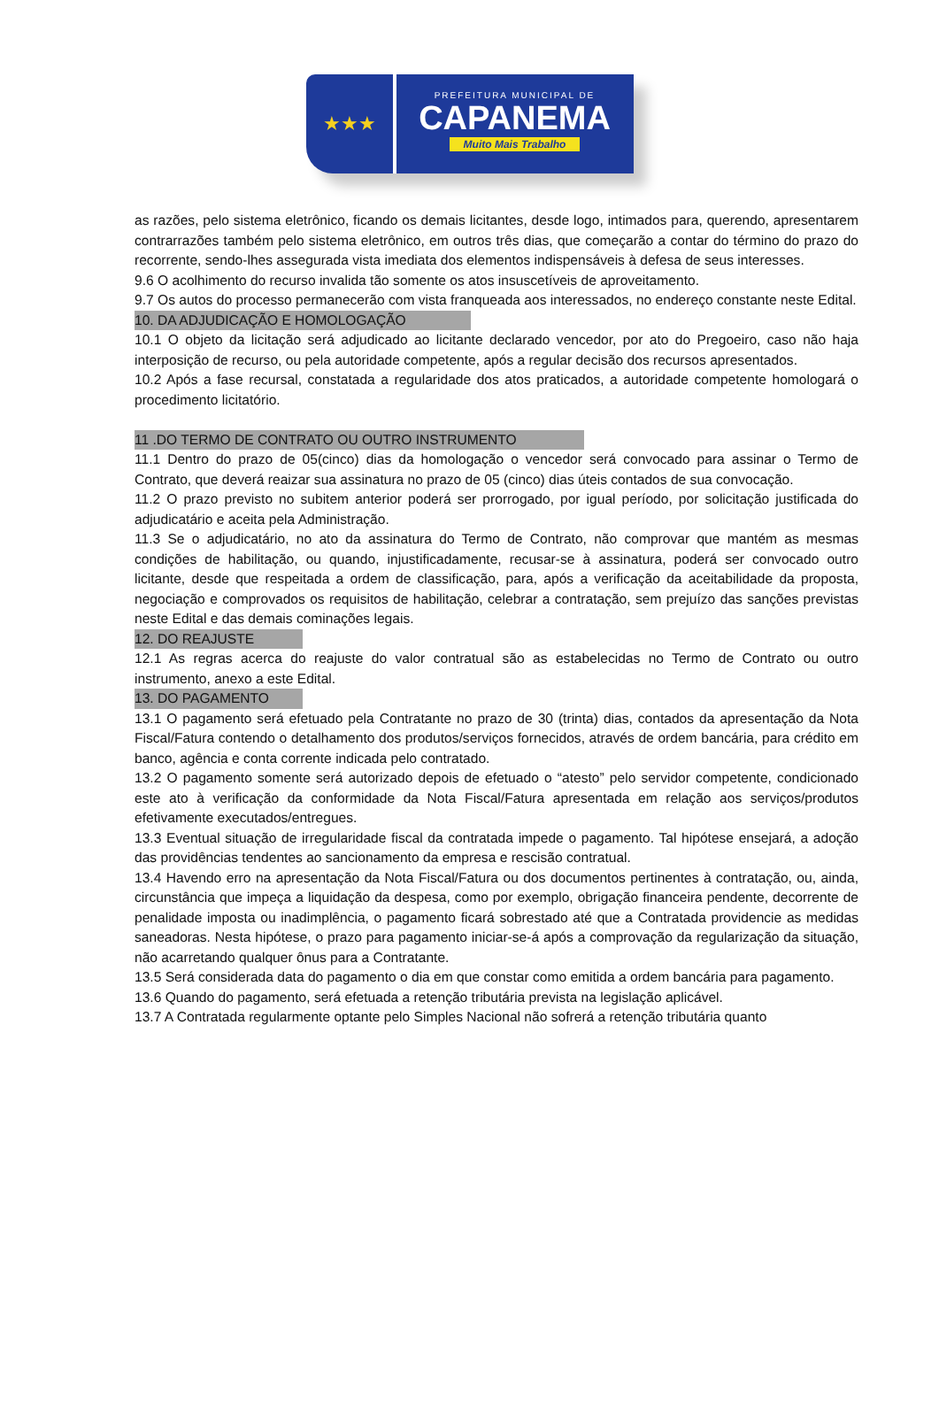★★★
PREFEITURA MUNICIPAL DE
CAPANEMA
Muito Mais Trabalho
as razões, pelo sistema eletrônico, ficando os demais licitantes, desde logo, intimados para, querendo, apresentarem contrarrazões também pelo sistema eletrônico, em outros três dias, que começarão a contar do término do prazo do recorrente, sendo-lhes assegurada vista imediata dos elementos indispensáveis à defesa de seus interesses.
9.6 O acolhimento do recurso invalida tão somente os atos insuscetíveis de aproveitamento.
9.7 Os autos do processo permanecerão com vista franqueada aos interessados, no endereço constante neste Edital.
10. DA ADJUDICAÇÃO E HOMOLOGAÇÃO
10.1 O objeto da licitação será adjudicado ao licitante declarado vencedor, por ato do Pregoeiro, caso não haja interposição de recurso, ou pela autoridade competente, após a regular decisão dos recursos apresentados.
10.2 Após a fase recursal, constatada a regularidade dos atos praticados, a autoridade competente homologará o procedimento licitatório.
11 .DO TERMO DE CONTRATO OU OUTRO INSTRUMENTO
11.1 Dentro do prazo de 05(cinco) dias da homologação o vencedor será convocado para assinar o Termo de Contrato, que deverá reaizar sua assinatura no prazo de 05 (cinco) dias úteis contados de sua convocação.
11.2 O prazo previsto no subitem anterior poderá ser prorrogado, por igual período, por solicitação justificada do adjudicatário e aceita pela Administração.
11.3 Se o adjudicatário, no ato da assinatura do Termo de Contrato, não comprovar que mantém as mesmas condições de habilitação, ou quando, injustificadamente, recusar-se à assinatura, poderá ser convocado outro licitante, desde que respeitada a ordem de classificação, para, após a verificação da aceitabilidade da proposta, negociação e comprovados os requisitos de habilitação, celebrar a contratação, sem prejuízo das sanções previstas neste Edital e das demais cominações legais.
12. DO REAJUSTE
12.1 As regras acerca do reajuste do valor contratual são as estabelecidas no Termo de Contrato ou outro instrumento, anexo a este Edital.
13. DO PAGAMENTO
13.1 O pagamento será efetuado pela Contratante no prazo de 30 (trinta) dias, contados da apresentação da Nota Fiscal/Fatura contendo o detalhamento dos produtos/serviços fornecidos, através de ordem bancária, para crédito em banco, agência e conta corrente indicada pelo contratado.
13.2 O pagamento somente será autorizado depois de efetuado o “atesto” pelo servidor competente, condicionado este ato à verificação da conformidade da Nota Fiscal/Fatura apresentada em relação aos serviços/produtos efetivamente executados/entregues.
13.3 Eventual situação de irregularidade fiscal da contratada impede o pagamento. Tal hipótese ensejará, a adoção das providências tendentes ao sancionamento da empresa e rescisão contratual.
13.4 Havendo erro na apresentação da Nota Fiscal/Fatura ou dos documentos pertinentes à contratação, ou, ainda, circunstância que impeça a liquidação da despesa, como por exemplo, obrigação financeira pendente, decorrente de penalidade imposta ou inadimplência, o pagamento ficará sobrestado até que a Contratada providencie as medidas saneadoras. Nesta hipótese, o prazo para pagamento iniciar-se-á após a comprovação da regularização da situação, não acarretando qualquer ônus para a Contratante.
13.5 Será considerada data do pagamento o dia em que constar como emitida a ordem bancária para pagamento.
13.6 Quando do pagamento, será efetuada a retenção tributária prevista na legislação aplicável.
13.7 A Contratada regularmente optante pelo Simples Nacional não sofrerá a retenção tributária quanto